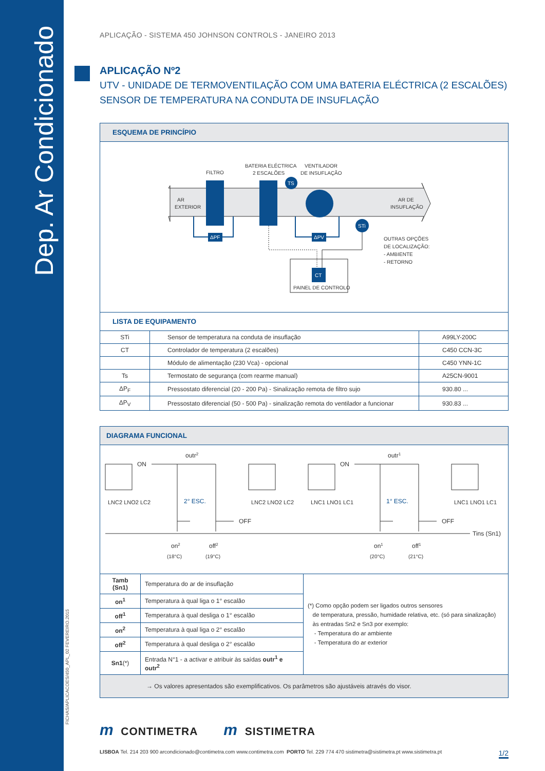Dep. Ar Condicionado
FICHAS/APLICACOES/450_APL_02 FEVEREIRO.2015
APLICAÇÃO - SISTEMA 450 JOHNSON CONTROLS - JANEIRO 2013
APLICAÇÃO Nº2
UTV - UNIDADE DE TERMOVENTILAÇÃO COM UMA BATERIA ELÉCTRICA (2 ESCALÕES)
SENSOR DE TEMPERATURA NA CONDUTA DE INSUFLAÇÃO
ESQUEMA DE PRINCÍPIO
AR
EXTERIOR
AR DE
INSUFLAÇÃO
FILTRO
BATERIA ELÉCTRICA
2 ESCALÕES
TS
VENTILADOR
DE INSUFLAÇÃO
ΔPF
ΔPV
STi
OUTRAS OPÇÕES
DE LOCALIZAÇÃO:
- AMBIENTE
- RETORNO
CT
PAINEL DE CONTROLO
LISTA DE EQUIPAMENTO
| STi | Sensor de temperatura na conduta de insuflação | A99LY-200C |
| CT | Controlador de temperatura (2 escalões) | C450 CCN-3C |
| | Módulo de alimentação (230 Vca) - opcional | C450 YNN-1C |
| Ts | Termostato de segurança (com rearme manual) | A25CN-9001 |
| ΔP<sub>F</sub> | Pressostato diferencial (20 - 200 Pa) - Sinalização remota de filtro sujo | 930.80 ... |
| ΔP<sub>V</sub> | Pressostato diferencial (50 - 500 Pa) - sinalização remota do ventilador a funcionar | 930.83 ... |
DIAGRAMA FUNCIONAL
ON
outr2
2° ESC.
OFF
ON
outr1
1° ESC.
OFF
Tins (Sn1)
LNC2 LNO2 LC2
LNC2 LNO2 LC2
LNC1 LNO1 LC1
LNC1 LNO1 LC1
on2
off2
on1
off1
(18°C)
(19°C)
(20°C)
(21°C)
| Tamb (Sn1) | Temperatura do ar de insuflação | (*) Como opção podem ser ligados outros sensores de temperatura, pressão, humidade relativa, etc. (só para sinalização) às entradas Sn2 e Sn3 por exemplo: - Temperatura do ar ambiente - Temperatura do ar exterior |
| on<sup>1</sup> | Temperatura à qual liga o 1° escalão | |
| off<sup>1</sup> | Temperatura à qual desliga o 1° escalão | |
| on<sup>2</sup> | Temperatura à qual liga o 2° escalão | |
| off<sup>2</sup> | Temperatura à qual desliga o 2° escalão | |
| Sn1 (*) | Entrada N°1 - a activar e atribuir às saídas outr<sup>1</sup> e outr<sup>2</sup> | |
→ Os valores apresentados são exemplificativos. Os parâmetros são ajustáveis através do visor.
m CONTIMETRA m SISTIMETRA
LISBOA Tel. 214 203 900 arcondicionado@contimetra.com www.contimetra.com PORTO Tel. 229 774 470 sistimetra@sistimetra.pt www.sistimetra.pt 1/2